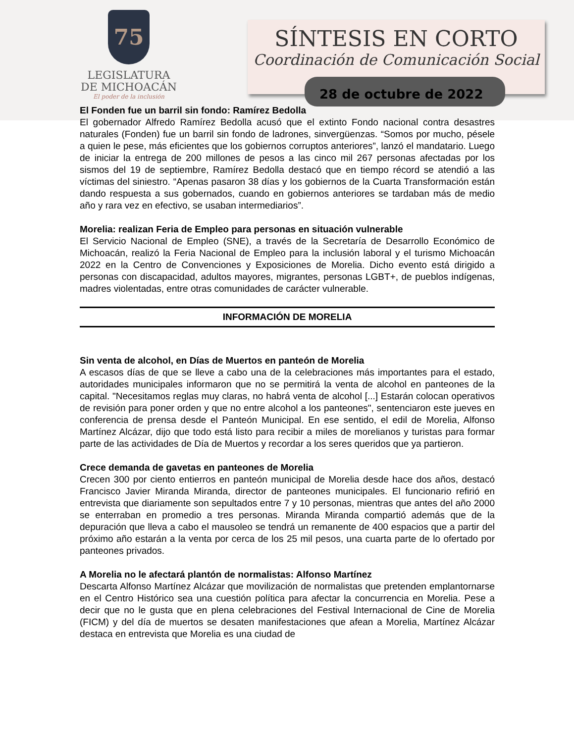75
LEGISLATURA
DE MICHOACÁN
El poder de la inclusión
SÍNTESIS EN CORTO
Coordinación de Comunicación Social
28 de octubre de 2022
El Fonden fue un barril sin fondo: Ramírez Bedolla
El gobernador Alfredo Ramírez Bedolla acusó que el extinto Fondo nacional contra desastres naturales (Fonden) fue un barril sin fondo de ladrones, sinvergüenzas. “Somos por mucho, pésele a quien le pese, más eficientes que los gobiernos corruptos anteriores”, lanzó el mandatario. Luego de iniciar la entrega de 200 millones de pesos a las cinco mil 267 personas afectadas por los sismos del 19 de septiembre, Ramírez Bedolla destacó que en tiempo récord se atendió a las víctimas del siniestro. “Apenas pasaron 38 días y los gobiernos de la Cuarta Transformación están dando respuesta a sus gobernados, cuando en gobiernos anteriores se tardaban más de medio año y rara vez en efectivo, se usaban intermediarios”.
Morelia: realizan Feria de Empleo para personas en situación vulnerable
El Servicio Nacional de Empleo (SNE), a través de la Secretaría de Desarrollo Económico de Michoacán, realizó la Feria Nacional de Empleo para la inclusión laboral y el turismo Michoacán 2022 en la Centro de Convenciones y Exposiciones de Morelia. Dicho evento está dirigido a personas con discapacidad, adultos mayores, migrantes, personas LGBT+, de pueblos indígenas, madres violentadas, entre otras comunidades de carácter vulnerable.
INFORMACIÓN DE MORELIA
Sin venta de alcohol, en Días de Muertos en panteón de Morelia
A escasos días de que se lleve a cabo una de la celebraciones más importantes para el estado, autoridades municipales informaron que no se permitirá la venta de alcohol en panteones de la capital. "Necesitamos reglas muy claras, no habrá venta de alcohol [...] Estarán colocan operativos de revisión para poner orden y que no entre alcohol a los panteones", sentenciaron este jueves en conferencia de prensa desde el Panteón Municipal. En ese sentido, el edil de Morelia, Alfonso Martínez Alcázar, dijo que todo está listo para recibir a miles de morelianos y turistas para formar parte de las actividades de Día de Muertos y recordar a los seres queridos que ya partieron.
Crece demanda de gavetas en panteones de Morelia
Crecen 300 por ciento entierros en panteón municipal de Morelia desde hace dos años, destacó Francisco Javier Miranda Miranda, director de panteones municipales. El funcionario refirió en entrevista que diariamente son sepultados entre 7 y 10 personas, mientras que antes del año 2000 se enterraban en promedio a tres personas. Miranda Miranda compartió además que de la depuración que lleva a cabo el mausoleo se tendrá un remanente de 400 espacios que a partir del próximo año estarán a la venta por cerca de los 25 mil pesos, una cuarta parte de lo ofertado por panteones privados.
A Morelia no le afectará plantón de normalistas: Alfonso Martínez
Descarta Alfonso Martínez Alcázar que movilización de normalistas que pretenden emplantornarse en el Centro Histórico sea una cuestión política para afectar la concurrencia en Morelia. Pese a decir que no le gusta que en plena celebraciones del Festival Internacional de Cine de Morelia (FICM) y del día de muertos se desaten manifestaciones que afean a Morelia, Martínez Alcázar destaca en entrevista que Morelia es una ciudad de